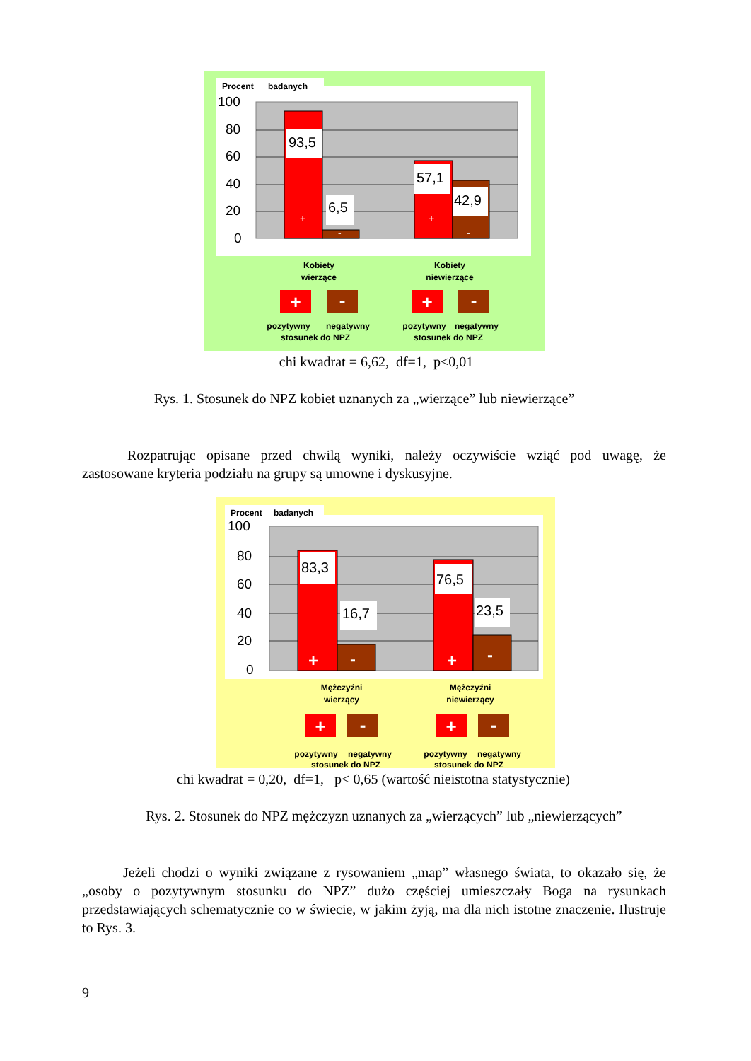Procent
badanych
100
80
60
40
20
0
93,5
6,5
57,1
42,9
+
-
+
-
Kobiety
wierzące
Kobiety
niewierzące
pozytywny
negatywny
stosunek do NPZ
pozytywny
negatywny
stosunek do NPZ
+
-
+
-
chi kwadrat = 6,62, df=1, p<0,01
Rys. 1. Stosunek do NPZ kobiet uznanych za „wierzące” lub niewierzące”
Rozpatrując opisane przed chwilą wyniki, należy oczywiście wziąć pod uwagę, że zastosowane kryteria podziału na grupy są umowne i dyskusyjne.
Procent
badanych
100
80
60
40
20
0
83,3
16,7
76,5
23,5
+
-
+
-
Mężczyźni
wierzący
Mężczyźni
niewierzący
pozytywny
negatywny
stosunek do NPZ
pozytywny
negatywny
stosunek do NPZ
+
-
+
-
chi kwadrat = 0,20, df=1, p< 0,65 (wartość nieistotna statystycznie)
Rys. 2. Stosunek do NPZ mężczyzn uznanych za „wierzących” lub „niewierzących”
Jeżeli chodzi o wyniki związane z rysowaniem „map” własnego świata, to okazało się, że „osoby o pozytywnym stosunku do NPZ” dużo częściej umieszczały Boga na rysunkach przedstawiających schematycznie co w świecie, w jakim żyją, ma dla nich istotne znaczenie. Ilustruje to Rys. 3.
9